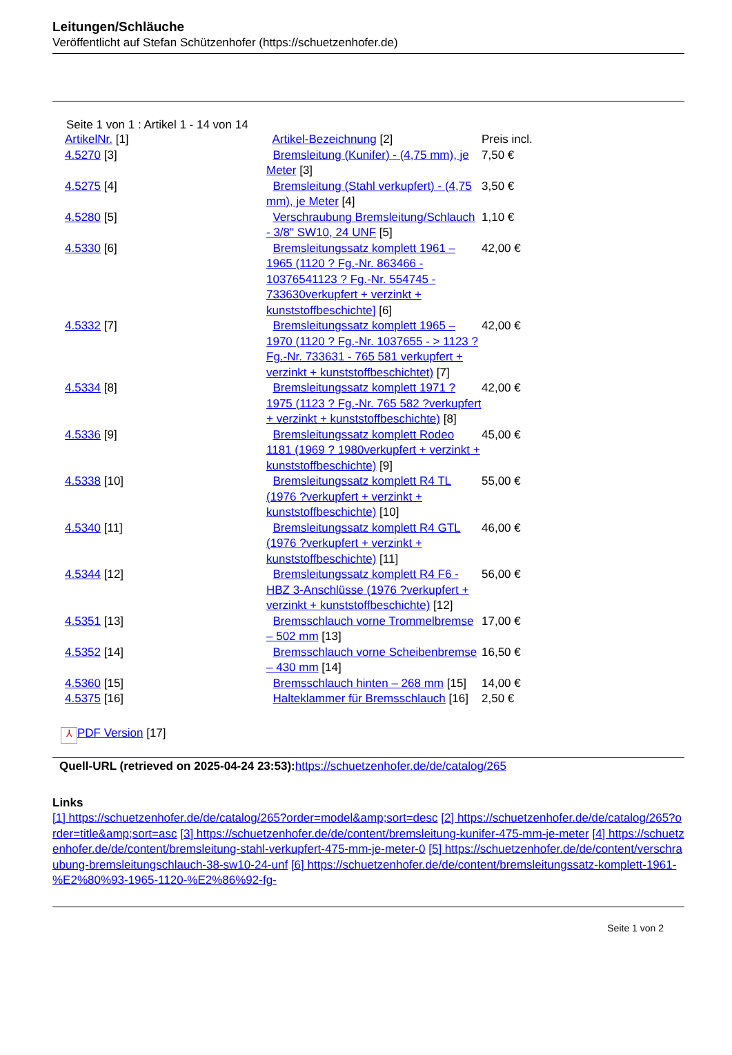Leitungen/Schläuche
Veröffentlicht auf Stefan Schützenhofer (https://schuetzenhofer.de)
Seite 1 von 1 : Artikel 1 - 14 von 14
| ArtikelNr. [1] | Artikel-Bezeichnung [2] | Preis incl. |
| 4.5270 [3] | Bremsleitung (Kunifer) - (4,75 mm), je Meter [3] | 7,50 € |
| 4.5275 [4] | Bremsleitung (Stahl verkupfert) - (4,75 mm), je Meter [4] | 3,50 € |
| 4.5280 [5] | Verschraubung Bremsleitung/Schlauch - 3/8" SW10, 24 UNF [5] | 1,10 € |
| 4.5330 [6] | Bremsleitungssatz komplett 1961 – 1965 (1120 ? Fg.-Nr. 863466 - 10376541123 ? Fg.-Nr. 554745 - 733630verkupfert + verzinkt + kunststoffbeschichte] [6] | 42,00 € |
| 4.5332 [7] | Bremsleitungssatz komplett 1965 – 1970 (1120 ? Fg.-Nr. 1037655 - > 1123 ? Fg.-Nr. 733631 - 765 581 verkupfert + verzinkt + kunststoffbeschichtet) [7] | 42,00 € |
| 4.5334 [8] | Bremsleitungssatz komplett 1971 ? 1975 (1123 ? Fg.-Nr. 765 582 ?verkupfert + verzinkt + kunststoffbeschichte) [8] | 42,00 € |
| 4.5336 [9] | Bremsleitungssatz komplett Rodeo 1181 (1969 ? 1980verkupfert + verzinkt + kunststoffbeschichte) [9] | 45,00 € |
| 4.5338 [10] | Bremsleitungssatz komplett R4 TL (1976 ?verkupfert + verzinkt + kunststoffbeschichte) [10] | 55,00 € |
| 4.5340 [11] | Bremsleitungssatz komplett R4 GTL (1976 ?verkupfert + verzinkt + kunststoffbeschichte) [11] | 46,00 € |
| 4.5344 [12] | Bremsleitungssatz komplett R4 F6 - HBZ 3-Anschlüsse (1976 ?verkupfert + verzinkt + kunststoffbeschichte) [12] | 56,00 € |
| 4.5351 [13] | Bremsschlauch vorne Trommelbremse – 502 mm [13] | 17,00 € |
| 4.5352 [14] | Bremsschlauch vorne Scheibenbremse – 430 mm [14] | 16,50 € |
| 4.5360 [15] | Bremsschlauch hinten – 268 mm [15] | 14,00 € |
| 4.5375 [16] | Halteklammer für Bremsschlauch [16] | 2,50 € |
⅄ PDF Version [17]
Quell-URL (retrieved on 2025-04-24 23:53):https://schuetzenhofer.de/de/catalog/265
Links
[1] https://schuetzenhofer.de/de/catalog/265?order=model&amp;sort=desc [2] https://schuetzenhofer.de/de/catalog/265?order=title&amp;sort=asc [3] https://schuetzenhofer.de/de/content/bremsleitung-kunifer-475-mm-je-meter [4] https://schuetzenhofer.de/de/content/bremsleitung-stahl-verkupfert-475-mm-je-meter-0 [5] https://schuetzenhofer.de/de/content/verschraubung-bremsleitungschlauch-38-sw10-24-unf [6] https://schuetzenhofer.de/de/content/bremsleitungssatz-komplett-1961-%E2%80%93-1965-1120-%E2%86%92-fg-
Seite 1 von 2